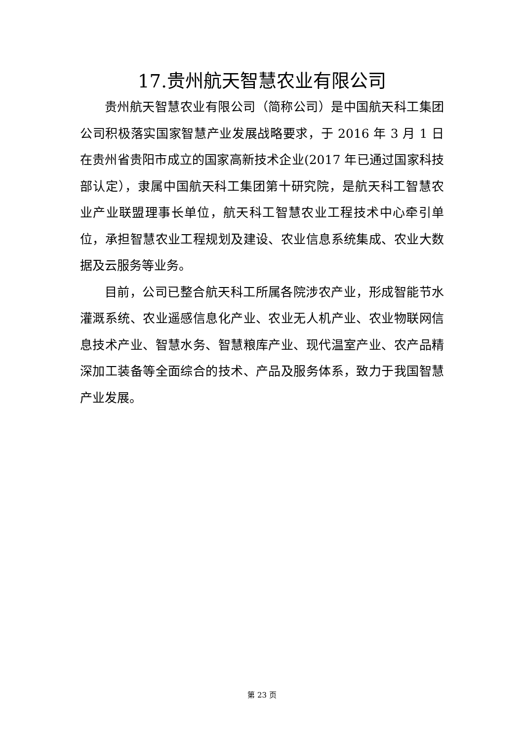17.贵州航天智慧农业有限公司
贵州航天智慧农业有限公司（简称公司）是中国航天科工集团公司积极落实国家智慧产业发展战略要求，于 2016 年 3 月 1 日在贵州省贵阳市成立的国家高新技术企业(2017 年已通过国家科技部认定），隶属中国航天科工集团第十研究院，是航天科工智慧农业产业联盟理事长单位，航天科工智慧农业工程技术中心牵引单位，承担智慧农业工程规划及建设、农业信息系统集成、农业大数据及云服务等业务。
目前，公司已整合航天科工所属各院涉农产业，形成智能节水灌溉系统、农业遥感信息化产业、农业无人机产业、农业物联网信息技术产业、智慧水务、智慧粮库产业、现代温室产业、农产品精深加工装备等全面综合的技术、产品及服务体系，致力于我国智慧产业发展。
第 23 页